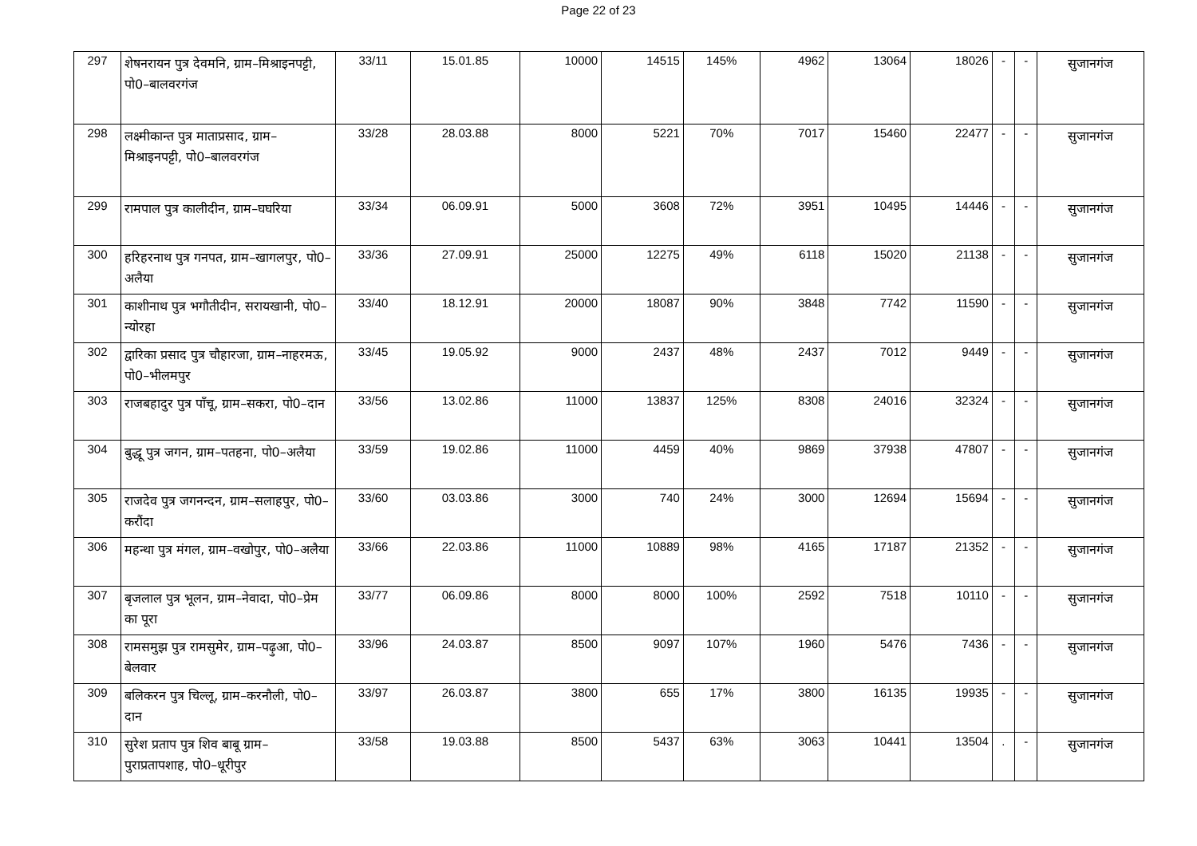Page 22 of 23
| 297 | शेषनरायन पुत्र देवमनि, ग्राम–मिश्राइनपट्टी, पो0–बालवरगंज | 33/11 | 15.01.85 | 10000 | 14515 | 145% | 4962 | 13064 | 18026 | - | - | सुजानगंज |
| 298 | लक्ष्मीकान्त पुत्र माताप्रसाद, ग्राम–मिश्राइनपट्टी, पो0–बालवरगंज | 33/28 | 28.03.88 | 8000 | 5221 | 70% | 7017 | 15460 | 22477 | - | - | सुजानगंज |
| 299 | रामपाल पुत्र कालीदीन, ग्राम–घघरिया | 33/34 | 06.09.91 | 5000 | 3608 | 72% | 3951 | 10495 | 14446 | - | - | सुजानगंज |
| 300 | हरिहरनाथ पुत्र गनपत, ग्राम–खागलपुर, पो0–अलैया | 33/36 | 27.09.91 | 25000 | 12275 | 49% | 6118 | 15020 | 21138 | - | - | सुजानगंज |
| 301 | काशीनाथ पुत्र भगौतीदीन, सरायखानी, पो0–न्योरहा | 33/40 | 18.12.91 | 20000 | 18087 | 90% | 3848 | 7742 | 11590 | - | - | सुजानगंज |
| 302 | द्वारिका प्रसाद पुत्र चौहारजा, ग्राम–नाहरमऊ, पो0–भीलमपुर | 33/45 | 19.05.92 | 9000 | 2437 | 48% | 2437 | 7012 | 9449 | - | - | सुजानगंज |
| 303 | राजबहादुर पुत्र पाँचू, ग्राम–सकरा, पो0–दान | 33/56 | 13.02.86 | 11000 | 13837 | 125% | 8308 | 24016 | 32324 | - | - | सुजानगंज |
| 304 | बुद्धू पुत्र जगन, ग्राम–पतहना, पो0–अलैया | 33/59 | 19.02.86 | 11000 | 4459 | 40% | 9869 | 37938 | 47807 | - | - | सुजानगंज |
| 305 | राजदेव पुत्र जगनन्दन, ग्राम–सलाहपुर, पो0–करौंदा | 33/60 | 03.03.86 | 3000 | 740 | 24% | 3000 | 12694 | 15694 | - | - | सुजानगंज |
| 306 | महन्था पुत्र मंगल, ग्राम–वखोपुर, पो0–अलैया | 33/66 | 22.03.86 | 11000 | 10889 | 98% | 4165 | 17187 | 21352 | - | - | सुजानगंज |
| 307 | बृजलाल पुत्र भूलन, ग्राम–नेवादा, पो0–प्रेम का पूरा | 33/77 | 06.09.86 | 8000 | 8000 | 100% | 2592 | 7518 | 10110 | - | - | सुजानगंज |
| 308 | रामसमुझ पुत्र रामसुमेर, ग्राम–पढ़ुआ, पो0–बेलवार | 33/96 | 24.03.87 | 8500 | 9097 | 107% | 1960 | 5476 | 7436 | - | - | सुजानगंज |
| 309 | बलिकरन पुत्र चिल्लू, ग्राम–करनौली, पो0–दान | 33/97 | 26.03.87 | 3800 | 655 | 17% | 3800 | 16135 | 19935 | - | - | सुजानगंज |
| 310 | सुरेश प्रताप पुत्र शिव बाबू ग्राम–पुराप्रतापशाह, पो0–धूरीपुर | 33/58 | 19.03.88 | 8500 | 5437 | 63% | 3063 | 10441 | 13504 | . | - | सुजानगंज |